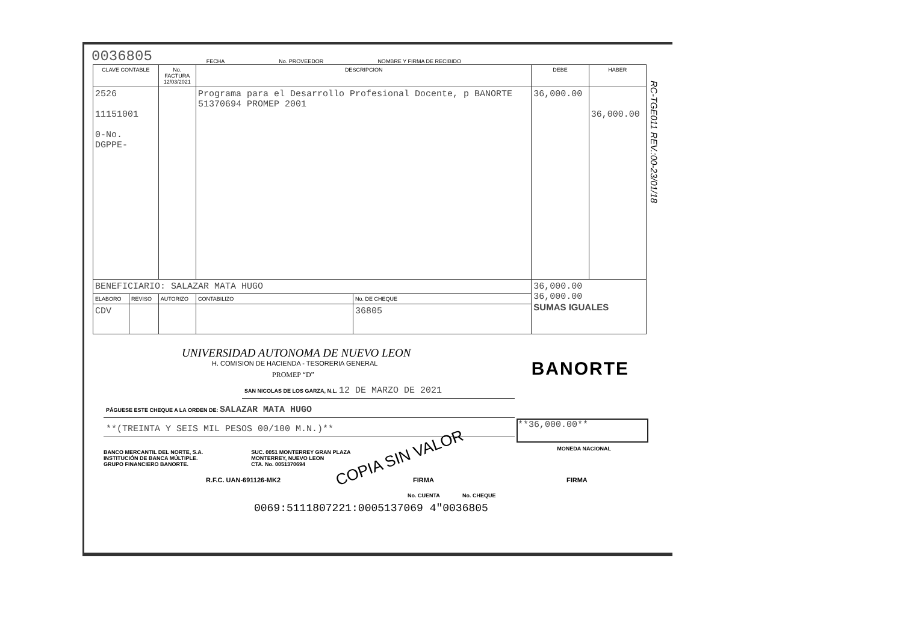0036805 FECHA No. PROVEEDOR NOMBRE Y FIRMA DE RECIBIDO
| CLAVE CONTABLE | | No. FACTURA 12/03/2021 | DESCRIPCION | | DEBE | HABER |
| --- | --- | --- | --- | --- | --- | --- |
| 2526 11151001 0-No. DGPPE- | | | Programa para el Desarrollo Profesional Docente, p BANORTE 51370694 PROMEP 2001 | | 36,000.00 | 36,000.00 |
| BENEFICIARIO: SALAZAR MATA HUGO | | | | | 36,000.00 36,000.00 SUMAS IGUALES | |
| ELABORO | REVISO | AUTORIZO | CONTABILIZO | No. DE CHEQUE | | |
| CDV | | | | 36805 | | |
RC-TGE011 REV.:00-23/01/18
UNIVERSIDAD AUTONOMA DE NUEVO LEON
H. COMISION DE HACIENDA - TESORERIA GENERAL
PROMEP “D”
BANORTE
SAN NICOLAS DE LOS GARZA, N.L. 12 DE MARZO DE 2021
PÁGUESE ESTE CHEQUE A LA ORDEN DE: SALAZAR MATA HUGO
**36,000.00**
MONEDA NACIONAL COPIA SIN VALOR
**(TREINTA Y SEIS MIL PESOS 00/100 M.N.)**
BANCO MERCANTIL DEL NORTE, S.A.
INSTITUCIÓN DE BANCA MÚLTIPLE.
GRUPO FINANCIERO BANORTE.
SUC. 0051 MONTERREY GRAN PLAZA
MONTERREY, NUEVO LEON
CTA. No. 0051370694
R.F.C. UAN-691126-MK2 FIRMA FIRMA
No. CUENTA No. CHEQUE
0069:5111807221:0005137069 4"0036805